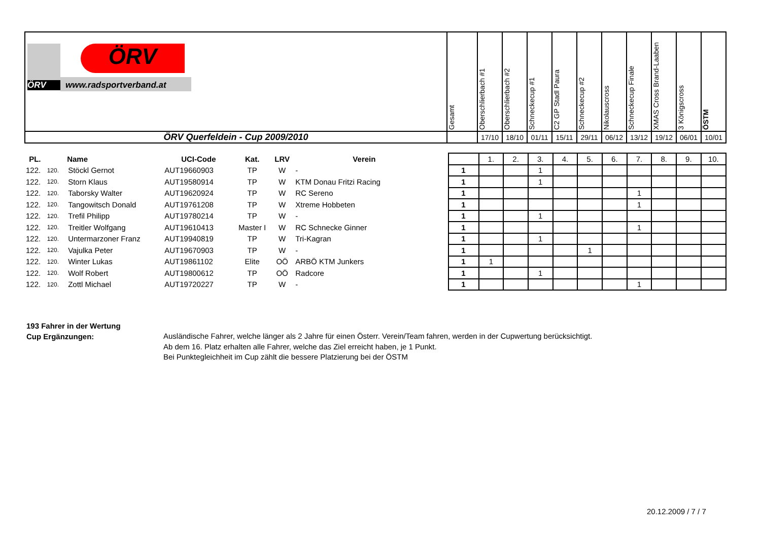| ÖRV ÖRV www.radsportverband.at | Gesamt | Oberschlierbach #1 | Oberschlierbach #2 | Schneckecup #1 | C2 GP Stadl Paura | Schneckecup #2 | Nikolauscross | Schneckecup Finale | XMAS Cross Brand-Laaben | 3 Königscross | ÖSTM |
| ÖRV Querfeldein - Cup 2009/2010 | | 17/10 | 18/10 | 01/11 | 15/11 | 29/11 | 06/12 | 13/12 | 19/12 | 06/01 | 10/01 |
| PL. | | Name | UCI-Code | Kat. | LRV | Verein | | | 1. | 2. | 3. | 4. | 5. | 6. | 7. | 8. | 9. | 10. |
| 122. | 120. | Stöckl Gernot | AUT19660903 | TP | W | - | | 1 | | | 1 | | | | | | | |
| 122. | 120. | Storn Klaus | AUT19580914 | TP | W | KTM Donau Fritzi Racing | | 1 | | | 1 | | | | | | | |
| 122. | 120. | Taborsky Walter | AUT19620924 | TP | W | RC Sereno | | 1 | | | | | | | 1 | | | |
| 122. | 120. | Tangowitsch Donald | AUT19761208 | TP | W | Xtreme Hobbeten | | 1 | | | | | | | 1 | | | |
| 122. | 120. | Trefil Philipp | AUT19780214 | TP | W | - | | 1 | | | 1 | | | | | | | |
| 122. | 120. | Treitler Wolfgang | AUT19610413 | Master I | W | RC Schnecke Ginner | | 1 | | | | | | | 1 | | | |
| 122. | 120. | Untermarzoner Franz | AUT19940819 | TP | W | Tri-Kagran | | 1 | | | 1 | | | | | | | |
| 122. | 120. | Vajulka Peter | AUT19670903 | TP | W | - | | 1 | | | | | 1 | | | | | |
| 122. | 120. | Winter Lukas | AUT19861102 | Elite | OÖ | ARBÖ KTM Junkers | | 1 | 1 | | | | | | | | | |
| 122. | 120. | Wolf Robert | AUT19800612 | TP | OÖ | Radcore | | 1 | | | 1 | | | | | | | |
| 122. | 120. | Zottl Michael | AUT19720227 | TP | W | - | | 1 | | | | | | | 1 | | | |
193 Fahrer in der Wertung
Cup Ergänzungen:
Ausländische Fahrer, welche länger als 2 Jahre für einen Österr. Verein/Team fahren, werden in der Cupwertung berücksichtigt.
Ab dem 16. Platz erhalten alle Fahrer, welche das Ziel erreicht haben, je 1 Punkt.
Bei Punktegleichheit im Cup zählt die bessere Platzierung bei der ÖSTM
20.12.2009 / 7 / 7